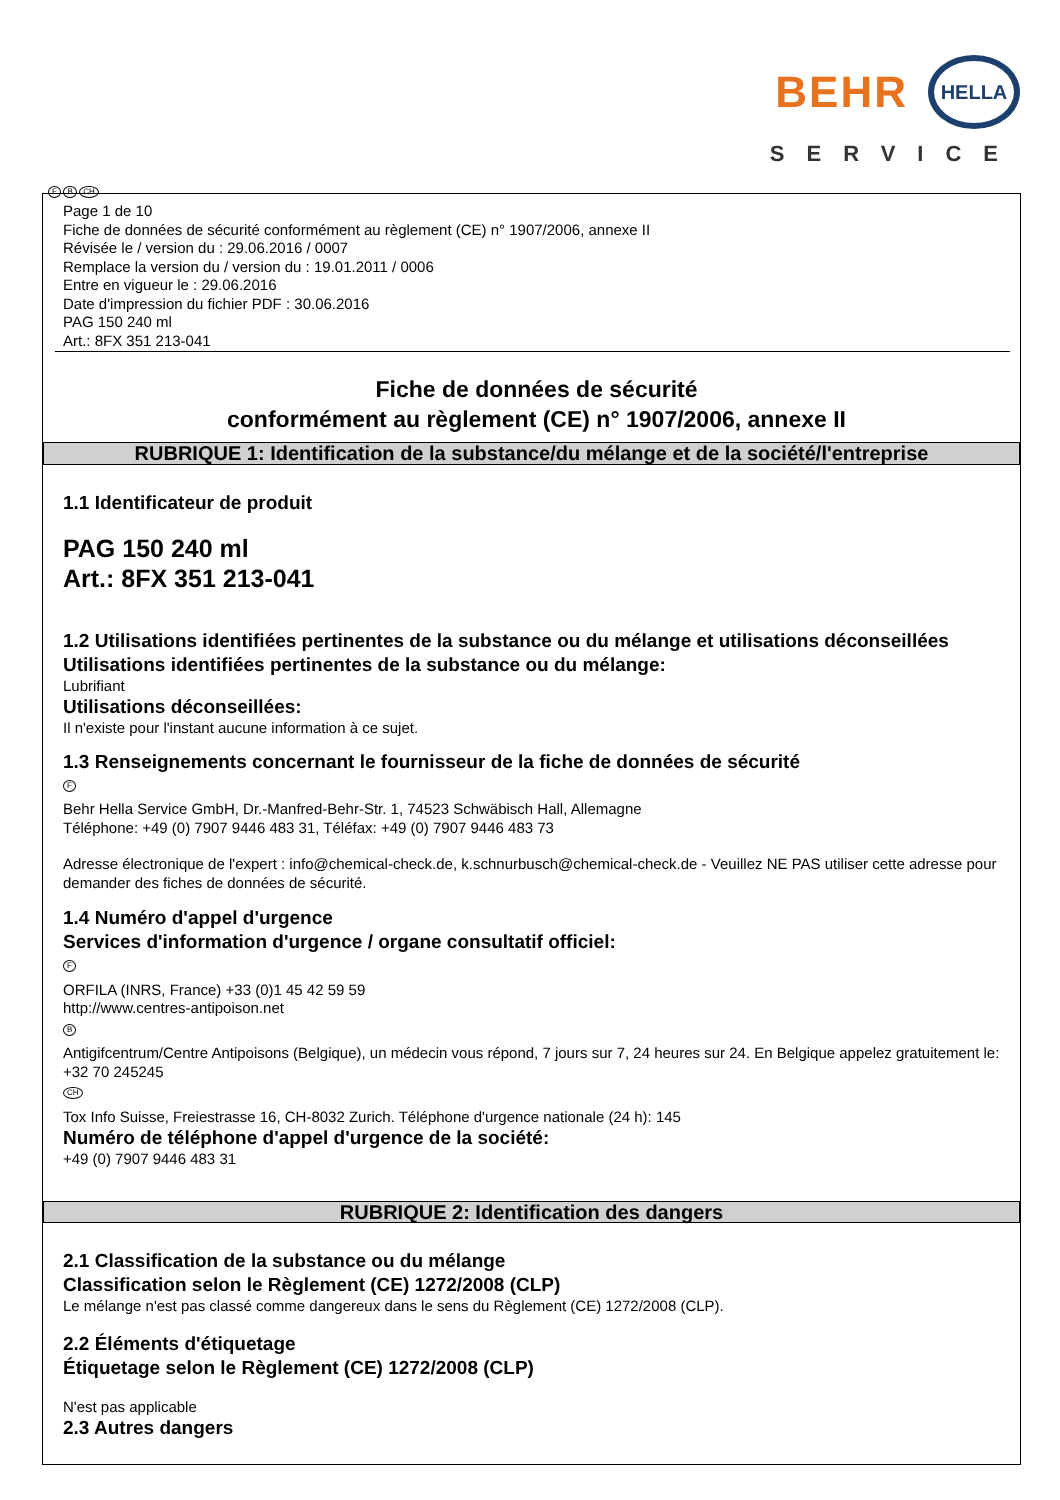BEHR HELLA
SERVICE
F B CH
Page 1 de 10
Fiche de données de sécurité conformément au règlement (CE) n° 1907/2006, annexe II
Révisée le / version du : 29.06.2016 / 0007
Remplace la version du / version du : 19.01.2011 / 0006
Entre en vigueur le : 29.06.2016
Date d'impression du fichier PDF : 30.06.2016
PAG 150 240 ml
Art.: 8FX 351 213-041
Fiche de données de sécurité
conformément au règlement (CE) n° 1907/2006, annexe II
RUBRIQUE 1: Identification de la substance/du mélange et de la société/l'entreprise
1.1 Identificateur de produit
PAG 150 240 ml
Art.: 8FX 351 213-041
1.2 Utilisations identifiées pertinentes de la substance ou du mélange et utilisations déconseillées
Utilisations identifiées pertinentes de la substance ou du mélange:
Lubrifiant
Utilisations déconseillées:
Il n'existe pour l'instant aucune information à ce sujet.
1.3 Renseignements concernant le fournisseur de la fiche de données de sécurité
F
Behr Hella Service GmbH, Dr.-Manfred-Behr-Str. 1, 74523 Schwäbisch Hall, Allemagne
Téléphone: +49 (0) 7907 9446 483 31, Téléfax: +49 (0) 7907 9446 483 73
Adresse électronique de l'expert : info@chemical-check.de, k.schnurbusch@chemical-check.de - Veuillez NE PAS utiliser cette adresse pour demander des fiches de données de sécurité.
1.4 Numéro d'appel d'urgence
Services d'information d'urgence / organe consultatif officiel:
F
ORFILA (INRS, France) +33 (0)1 45 42 59 59
http://www.centres-antipoison.net
B
Antigifcentrum/Centre Antipoisons (Belgique), un médecin vous répond, 7 jours sur 7, 24 heures sur 24. En Belgique appelez gratuitement le: +32 70 245245
CH
Tox Info Suisse, Freiestrasse 16, CH-8032 Zurich. Téléphone d'urgence nationale (24 h): 145
Numéro de téléphone d'appel d'urgence de la société:
+49 (0) 7907 9446 483 31
RUBRIQUE 2: Identification des dangers
2.1 Classification de la substance ou du mélange
Classification selon le Règlement (CE) 1272/2008 (CLP)
Le mélange n'est pas classé comme dangereux dans le sens du Règlement (CE) 1272/2008 (CLP).
2.2 Éléments d'étiquetage
Étiquetage selon le Règlement (CE) 1272/2008 (CLP)
N'est pas applicable
2.3 Autres dangers